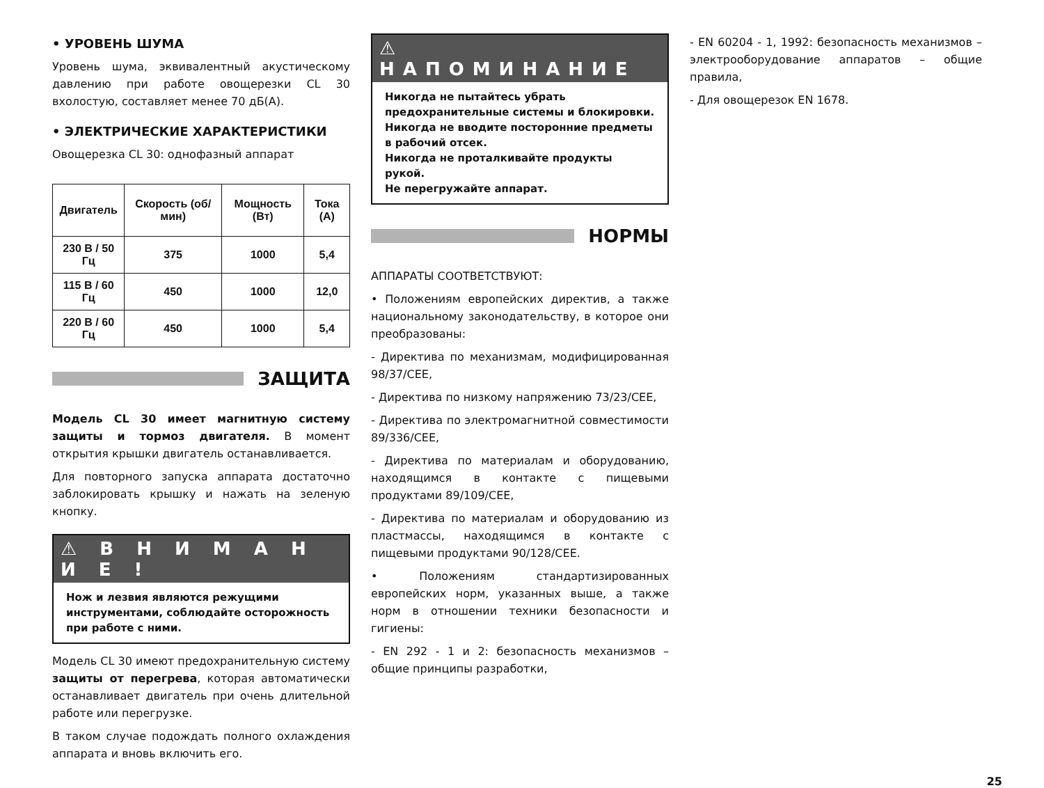• УРОВЕНЬ ШУМА
Уровень шума, эквивалентный акустическому давлению при работе овощерезки CL 30 вхолостую, составляет менее 70 дБ(А).
• ЭЛЕКТРИЧЕСКИЕ ХАРАКТЕРИСТИКИ
Овощерезка CL 30: однофазный аппарат
| Двигатель | Скорость (об/мин) | Мощность (Вт) | Тока (А) |
| --- | --- | --- | --- |
| 230 В / 50 Гц | 375 | 1000 | 5,4 |
| 115 В / 60 Гц | 450 | 1000 | 12,0 |
| 220 В / 60 Гц | 450 | 1000 | 5,4 |
ЗАЩИТА
Модель CL 30 имеет магнитную систему защиты и тормоз двигателя. В момент открытия крышки двигатель останавливается.
Для повторного запуска аппарата достаточно заблокировать крышку и нажать на зеленую кнопку.
⚠ В Н И М А Н И Е !
Нож и лезвия являются режущими инструментами, соблюдайте осторожность при работе с ними.
Модель CL 30 имеют предохранительную систему защиты от перегрева, которая автоматически останавливает двигатель при очень длительной работе или перегрузке.
В таком случае подождать полного охлаждения аппарата и вновь включить его.
⚠ НАПОМИНАНИЕ
Никогда не пытайтесь убрать предохранительные системы и блокировки.
Никогда не вводите посторонние предметы в рабочий отсек.
Никогда не проталкивайте продукты рукой.
Не перегружайте аппарат.
НОРМЫ
АППАРАТЫ СООТВЕТСТВУЮТ:
• Положениям европейских директив, а также национальному законодательству, в которое они преобразованы:
- Директива по механизмам, модифицированная 98/37/CEE,
- Директива по низкому напряжению 73/23/CEE,
- Директива по электромагнитной совместимости 89/336/CEE,
- Директива по материалам и оборудованию, находящимся в контакте с пищевыми продуктами 89/109/CEE,
- Директива по материалам и оборудованию из пластмассы, находящимся в контакте с пищевыми продуктами 90/128/CEE.
• Положениям стандартизированных европейских норм, указанных выше, а также норм в отношении техники безопасности и гигиены:
- EN 292 - 1 и 2: безопасность механизмов – общие принципы разработки,
- EN 60204 - 1, 1992: безопасность механизмов – электрооборудование аппаратов – общие правила,
- Для овощерезок EN 1678.
25